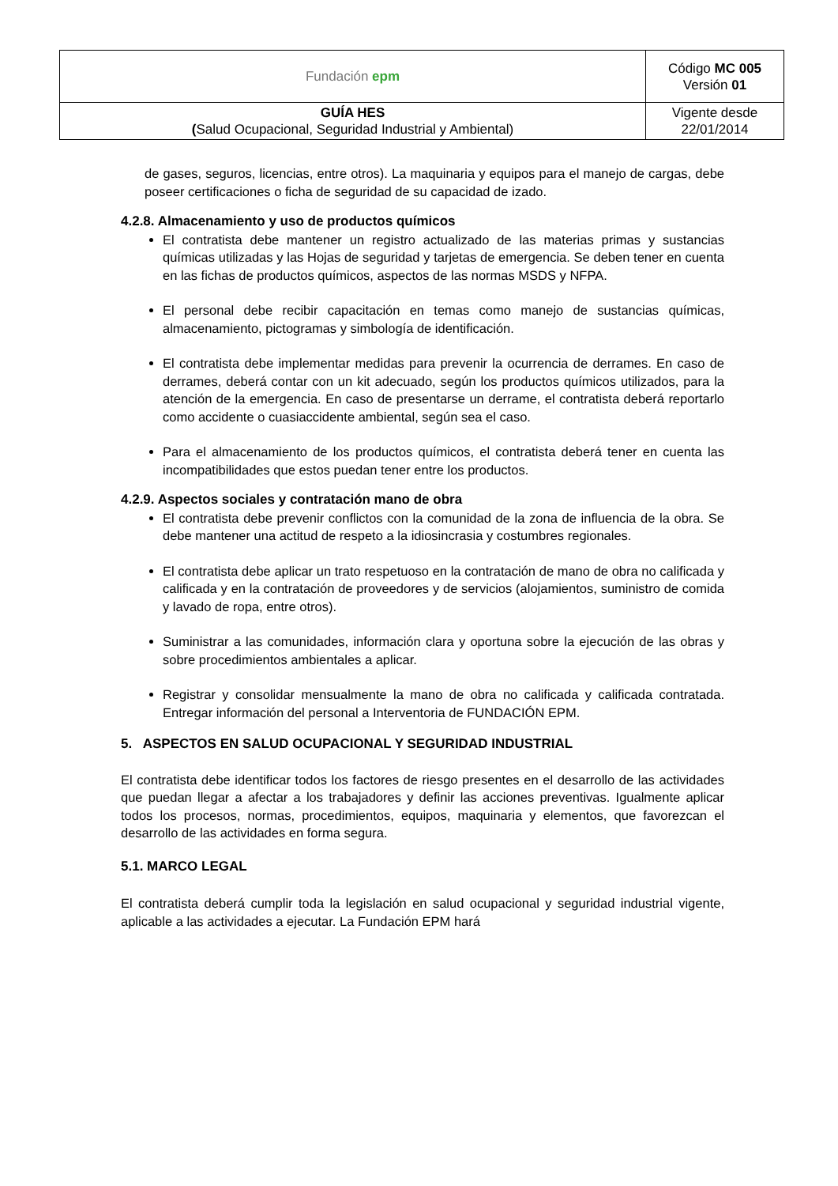| Fundación epm | Código MC 005 Versión 01 |
| GUÍA HES ( Salud Ocupacional, Seguridad Industrial y Ambiental) | Vigente desde 22/01/2014 |
de gases, seguros, licencias, entre otros). La maquinaria y equipos para el manejo de cargas, debe poseer certificaciones o ficha de seguridad de su capacidad de izado.
4.2.8. Almacenamiento y uso de productos químicos
El contratista debe mantener un registro actualizado de las materias primas y sustancias químicas utilizadas y las Hojas de seguridad y tarjetas de emergencia. Se deben tener en cuenta en las fichas de productos químicos, aspectos de las normas MSDS y NFPA.
El personal debe recibir capacitación en temas como manejo de sustancias químicas, almacenamiento, pictogramas y simbología de identificación.
El contratista debe implementar medidas para prevenir la ocurrencia de derrames. En caso de derrames, deberá contar con un kit adecuado, según los productos químicos utilizados, para la atención de la emergencia. En caso de presentarse un derrame, el contratista deberá reportarlo como accidente o cuasiaccidente ambiental, según sea el caso.
Para el almacenamiento de los productos químicos, el contratista deberá tener en cuenta las incompatibilidades que estos puedan tener entre los productos.
4.2.9. Aspectos sociales y contratación mano de obra
El contratista debe prevenir conflictos con la comunidad de la zona de influencia de la obra. Se debe mantener una actitud de respeto a la idiosincrasia y costumbres regionales.
El contratista debe aplicar un trato respetuoso en la contratación de mano de obra no calificada y calificada y en la contratación de proveedores y de servicios (alojamientos, suministro de comida y lavado de ropa, entre otros).
Suministrar a las comunidades, información clara y oportuna sobre la ejecución de las obras y sobre procedimientos ambientales a aplicar.
Registrar y consolidar mensualmente la mano de obra no calificada y calificada contratada. Entregar información del personal a Interventoria de FUNDACIÓN EPM.
5. ASPECTOS EN SALUD OCUPACIONAL Y SEGURIDAD INDUSTRIAL
El contratista debe identificar todos los factores de riesgo presentes en el desarrollo de las actividades que puedan llegar a afectar a los trabajadores y definir las acciones preventivas. Igualmente aplicar todos los procesos, normas, procedimientos, equipos, maquinaria y elementos, que favorezcan el desarrollo de las actividades en forma segura.
5.1. MARCO LEGAL
El contratista deberá cumplir toda la legislación en salud ocupacional y seguridad industrial vigente, aplicable a las actividades a ejecutar. La Fundación EPM hará